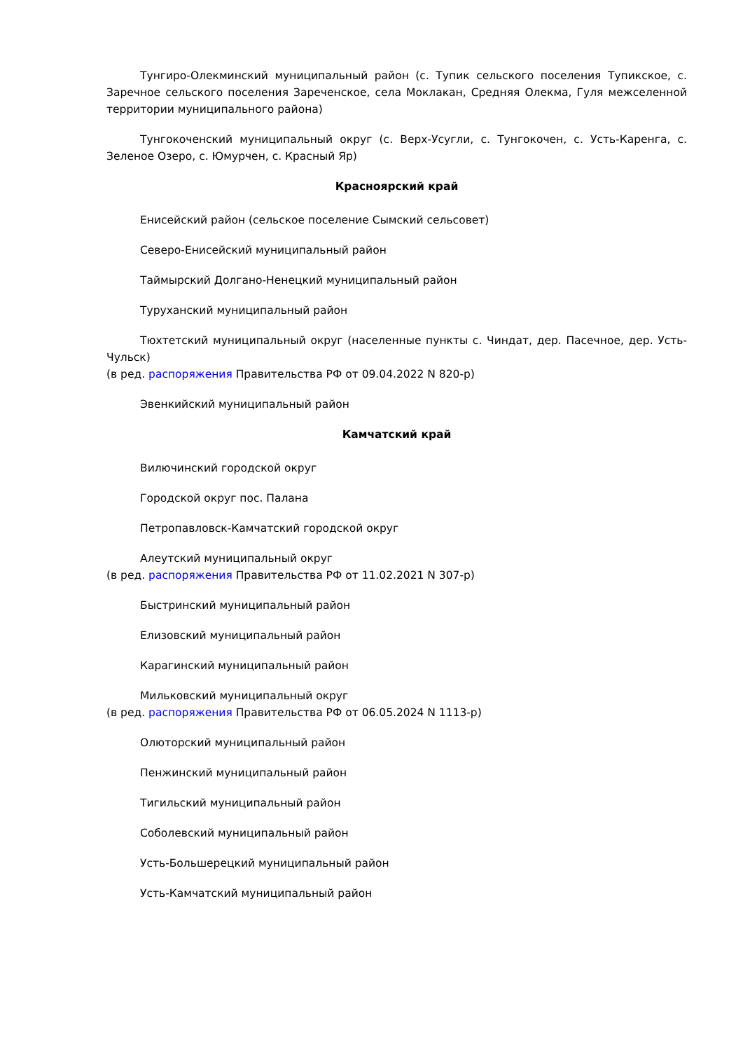Тунгиро-Олекминский муниципальный район (с. Тупик сельского поселения Тупикское, с. Заречное сельского поселения Зареченское, села Моклакан, Средняя Олекма, Гуля межселенной территории муниципального района)
Тунгокоченский муниципальный округ (с. Верх-Усугли, с. Тунгокочен, с. Усть-Каренга, с. Зеленое Озеро, с. Юмурчен, с. Красный Яр)
Красноярский край
Енисейский район (сельское поселение Сымский сельсовет)
Северо-Енисейский муниципальный район
Таймырский Долгано-Ненецкий муниципальный район
Туруханский муниципальный район
Тюхтетский муниципальный округ (населенные пункты с. Чиндат, дер. Пасечное, дер. Усть-Чульск)
(в ред. распоряжения Правительства РФ от 09.04.2022 N 820-р)
Эвенкийский муниципальный район
Камчатский край
Вилючинский городской округ
Городской округ пос. Палана
Петропавловск-Камчатский городской округ
Алеутский муниципальный округ
(в ред. распоряжения Правительства РФ от 11.02.2021 N 307-р)
Быстринский муниципальный район
Елизовский муниципальный район
Карагинский муниципальный район
Мильковский муниципальный округ
(в ред. распоряжения Правительства РФ от 06.05.2024 N 1113-р)
Олюторский муниципальный район
Пенжинский муниципальный район
Тигильский муниципальный район
Соболевский муниципальный район
Усть-Большерецкий муниципальный район
Усть-Камчатский муниципальный район